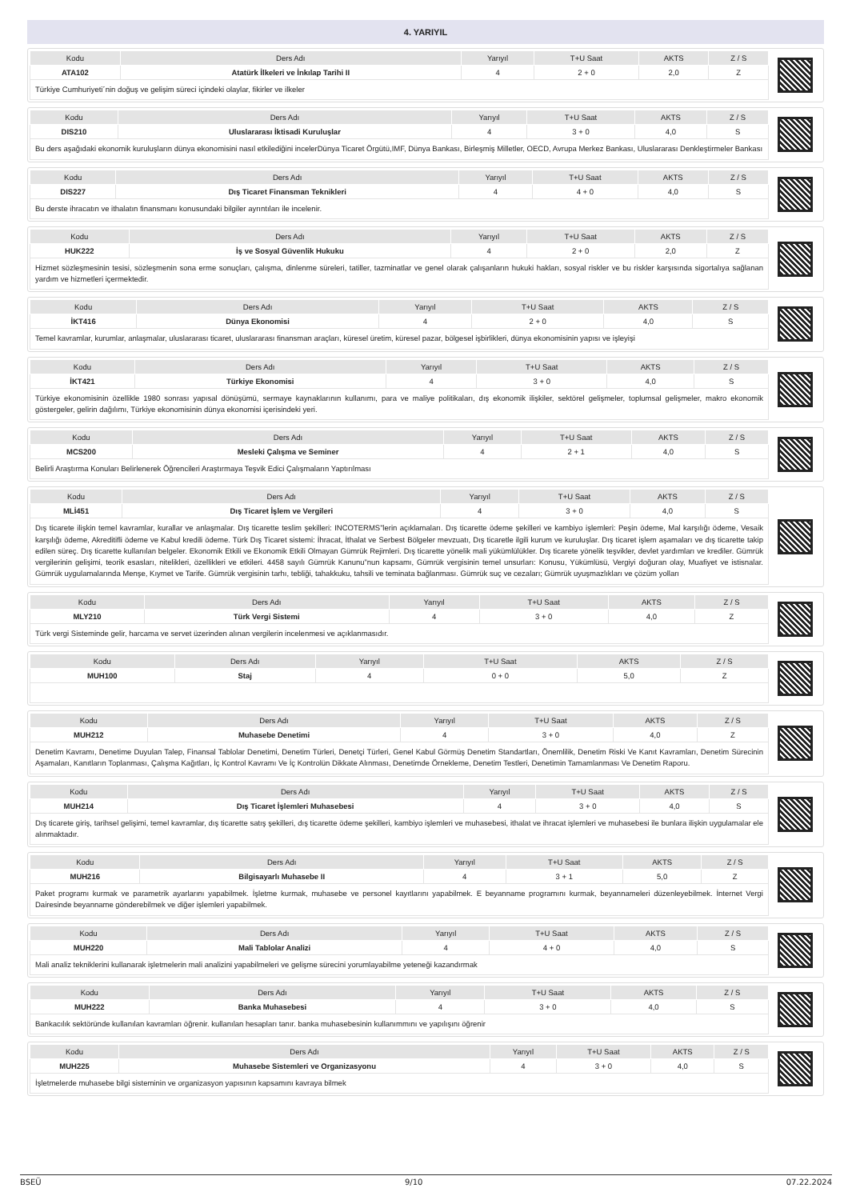4. YARIYIL
| Kodu | Ders Adı | Yarıyıl | T+U Saat | AKTS | Z / S |
| --- | --- | --- | --- | --- | --- |
| ATA102 | Atatürk İlkeleri ve İnkılap Tarihi II | 4 | 2 + 0 | 2,0 | Z |
Türkiye Cumhuriyeti´nin doğuş ve gelişim süreci içindeki olaylar, fikirler ve ilkeler
| Kodu | Ders Adı | Yarıyıl | T+U Saat | AKTS | Z / S |
| --- | --- | --- | --- | --- | --- |
| DIS210 | Uluslararası İktisadi Kuruluşlar | 4 | 3 + 0 | 4,0 | S |
Bu ders aşağıdaki ekonomik kuruluşların dünya ekonomisini nasıl etkilediğini incelerDünya Ticaret Örgütü,IMF, Dünya Bankası, Birleşmiş Milletler, OECD, Avrupa Merkez Bankası, Uluslararası Denkleştirmeler Bankası
| Kodu | Ders Adı | Yarıyıl | T+U Saat | AKTS | Z / S |
| --- | --- | --- | --- | --- | --- |
| DIS227 | Dış Ticaret Finansman Teknikleri | 4 | 4 + 0 | 4,0 | S |
Bu derste ihracatın ve ithalatın finansmanı konusundaki bilgiler ayrıntıları ile incelenir.
| Kodu | Ders Adı | Yarıyıl | T+U Saat | AKTS | Z / S |
| --- | --- | --- | --- | --- | --- |
| HUK222 | İş ve Sosyal Güvenlik Hukuku | 4 | 2 + 0 | 2,0 | Z |
Hizmet sözleşmesinin tesisi, sözleşmenin sona erme sonuçları, çalışma, dinlenme süreleri, tatiller, tazminatlar ve genel olarak çalışanların hukuki hakları, sosyal riskler ve bu riskler karşısında sigortalıya sağlanan yardım ve hizmetleri içermektedir.
| Kodu | Ders Adı | Yarıyıl | T+U Saat | AKTS | Z / S |
| --- | --- | --- | --- | --- | --- |
| İKT416 | Dünya Ekonomisi | 4 | 2 + 0 | 4,0 | S |
Temel kavramlar, kurumlar, anlaşmalar, uluslararası ticaret, uluslararası finansman araçları, küresel üretim, küresel pazar, bölgesel işbirlikleri, dünya ekonomisinin yapısı ve işleyişi
| Kodu | Ders Adı | Yarıyıl | T+U Saat | AKTS | Z / S |
| --- | --- | --- | --- | --- | --- |
| İKT421 | Türkiye Ekonomisi | 4 | 3 + 0 | 4,0 | S |
Türkiye ekonomisinin özellikle 1980 sonrası yapısal dönüşümü, sermaye kaynaklarının kullanımı, para ve maliye politikaları, dış ekonomik ilişkiler, sektörel gelişmeler, toplumsal gelişmeler, makro ekonomik göstergeler, gelirin dağılımı, Türkiye ekonomisinin dünya ekonomisi içerisindeki yeri.
| Kodu | Ders Adı | Yarıyıl | T+U Saat | AKTS | Z / S |
| --- | --- | --- | --- | --- | --- |
| MCS200 | Mesleki Çalışma ve Seminer | 4 | 2 + 1 | 4,0 | S |
Belirli Araştırma Konuları Belirlenerek Öğrencileri Araştırmaya Teşvik Edici Çalışmaların Yaptırılması
| Kodu | Ders Adı | Yarıyıl | T+U Saat | AKTS | Z / S |
| --- | --- | --- | --- | --- | --- |
| MLİ451 | Dış Ticaret İşlem ve Vergileri | 4 | 3 + 0 | 4,0 | S |
Dış ticarete ilişkin temel kavramlar, kurallar ve anlaşmalar. Dış ticarette teslim şekilleri: INCOTERMS”lerin açıklamaları. Dış ticarette ödeme şekilleri ve kambiyo işlemleri: Peşin ödeme, Mal karşılığı ödeme, Vesaik karşılığı ödeme, Akreditifli ödeme ve Kabul kredili ödeme. Türk Dış Ticaret sistemi: İhracat, İthalat ve Serbest Bölgeler mevzuatı, Dış ticaretle ilgili kurum ve kuruluşlar. Dış ticaret işlem aşamaları ve dış ticarette takip edilen süreç. Dış ticarette kullanılan belgeler. Ekonomik Etkili ve Ekonomik Etkili Olmayan Gümrük Rejimleri. Dış ticarette yönelik mali yükümlülükler. Dış ticarete yönelik teşvikler, devlet yardımları ve krediler. Gümrük vergilerinin gelişimi, teorik esasları, nitelikleri, özellikleri ve etkileri. 4458 sayılı Gümrük Kanunu”nun kapsamı, Gümrük vergisinin temel unsurları: Konusu, Yükümlüsü, Vergiyi doğuran olay, Muafiyet ve istisnalar. Gümrük uygulamalarında Menşe, Kıymet ve Tarife. Gümrük vergisinin tarhı, tebliği, tahakkuku, tahsili ve teminata bağlanması. Gümrük suç ve cezaları; Gümrük uyuşmazlıkları ve çözüm yolları
| Kodu | Ders Adı | Yarıyıl | T+U Saat | AKTS | Z / S |
| --- | --- | --- | --- | --- | --- |
| MLY210 | Türk Vergi Sistemi | 4 | 3 + 0 | 4,0 | Z |
Türk vergi Sisteminde gelir, harcama ve servet üzerinden alınan vergilerin incelenmesi ve açıklanmasıdır.
| Kodu | Ders Adı | Yarıyıl | T+U Saat | AKTS | Z / S |
| --- | --- | --- | --- | --- | --- |
| MUH100 | Staj | 4 | 0 + 0 | 5,0 | Z |
| Kodu | Ders Adı | Yarıyıl | T+U Saat | AKTS | Z / S |
| --- | --- | --- | --- | --- | --- |
| MUH212 | Muhasebe Denetimi | 4 | 3 + 0 | 4,0 | Z |
Denetim Kavramı, Denetime Duyulan Talep, Finansal Tablolar Denetimi, Denetim Türleri, Denetçi Türleri, Genel Kabul Görmüş Denetim Standartları, Önemlilik, Denetim Riski Ve Kanıt Kavramları, Denetim Sürecinin Aşamaları, Kanıtların Toplanması, Çalışma Kağıtları, İç Kontrol Kavramı Ve İç Kontrolün Dikkate Alınması, Denetimde Örnekleme, Denetim Testleri, Denetimin Tamamlanması Ve Denetim Raporu.
| Kodu | Ders Adı | Yarıyıl | T+U Saat | AKTS | Z / S |
| --- | --- | --- | --- | --- | --- |
| MUH214 | Dış Ticaret İşlemleri Muhasebesi | 4 | 3 + 0 | 4,0 | S |
Dış ticarete giriş, tarihsel gelişimi, temel kavramlar, dış ticarette satış şekilleri, dış ticarette ödeme şekilleri, kambiyo işlemleri ve muhasebesi, ithalat ve ihracat işlemleri ve muhasebesi ile bunlara ilişkin uygulamalar ele alınmaktadır.
| Kodu | Ders Adı | Yarıyıl | T+U Saat | AKTS | Z / S |
| --- | --- | --- | --- | --- | --- |
| MUH216 | Bilgisayarlı Muhasebe II | 4 | 3 + 1 | 5,0 | Z |
Paket programı kurmak ve parametrik ayarlarını yapabilmek. İşletme kurmak, muhasebe ve personel kayıtlarını yapabilmek. E beyanname programını kurmak, beyannameleri düzenleyebilmek. İnternet Vergi Dairesinde beyanname gönderebilmek ve diğer işlemleri yapabilmek.
| Kodu | Ders Adı | Yarıyıl | T+U Saat | AKTS | Z / S |
| --- | --- | --- | --- | --- | --- |
| MUH220 | Mali Tablolar Analizi | 4 | 4 + 0 | 4,0 | S |
Mali analiz tekniklerini kullanarak işletmelerin mali analizini yapabilmeleri ve gelişme sürecini yorumlayabilme yeteneği kazandırmak
| Kodu | Ders Adı | Yarıyıl | T+U Saat | AKTS | Z / S |
| --- | --- | --- | --- | --- | --- |
| MUH222 | Banka Muhasebesi | 4 | 3 + 0 | 4,0 | S |
Bankacılık sektöründe kullanılan kavramları öğrenir. kullanılan hesapları tanır. banka muhasebesinin kullanımmını ve yapılışını öğrenir
| Kodu | Ders Adı | Yarıyıl | T+U Saat | AKTS | Z / S |
| --- | --- | --- | --- | --- | --- |
| MUH225 | Muhasebe Sistemleri ve Organizasyonu | 4 | 3 + 0 | 4,0 | S |
İşletmelerde muhasebe bilgi sisteminin ve organizasyon yapısının kapsamını kavraya bilmek
BSEÜ 9/10 07.22.2024